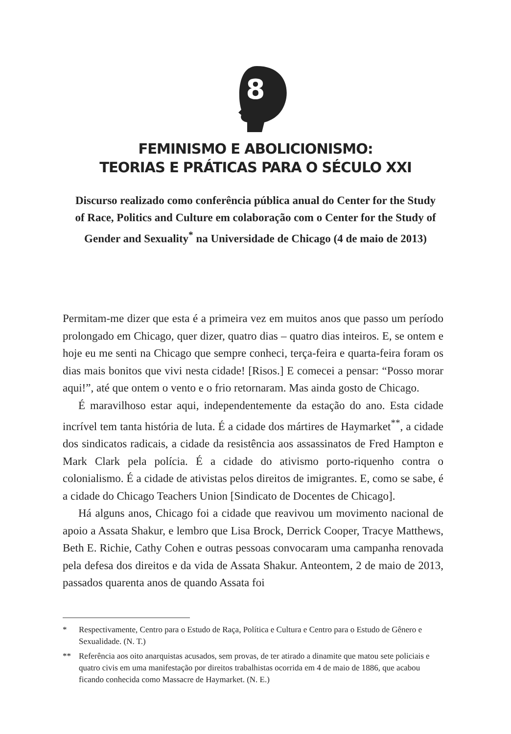8
FEMINISMO E ABOLICIONISMO:
TEORIAS E PRÁTICAS PARA O SÉCULO XXI
Discurso realizado como conferência pública anual do Center for the Study of Race, Politics and Culture em colaboração com o Center for the Study of Gender and Sexuality<sup>*</sup> na Universidade de Chicago (4 de maio de 2013)
Permitam-me dizer que esta é a primeira vez em muitos anos que passo um período prolongado em Chicago, quer dizer, quatro dias – quatro dias inteiros. E, se ontem e hoje eu me senti na Chicago que sempre conheci, terça-feira e quarta-feira foram os dias mais bonitos que vivi nesta cidade! [Risos.] E comecei a pensar: “Posso morar aqui!”, até que ontem o vento e o frio retornaram. Mas ainda gosto de Chicago.
É maravilhoso estar aqui, independentemente da estação do ano. Esta cidade incrível tem tanta história de luta. É a cidade dos mártires de Haymarket<sup>**</sup>, a cidade dos sindicatos radicais, a cidade da resistência aos assassinatos de Fred Hampton e Mark Clark pela polícia. É a cidade do ativismo porto-riquenho contra o colonialismo. É a cidade de ativistas pelos direitos de imigrantes. E, como se sabe, é a cidade do Chicago Teachers Union [Sindicato de Docentes de Chicago].
Há alguns anos, Chicago foi a cidade que reavivou um movimento nacional de apoio a Assata Shakur, e lembro que Lisa Brock, Derrick Cooper, Tracye Matthews, Beth E. Richie, Cathy Cohen e outras pessoas convocaram uma campanha renovada pela defesa dos direitos e da vida de Assata Shakur. Anteontem, 2 de maio de 2013, passados quarenta anos de quando Assata foi
* Respectivamente, Centro para o Estudo de Raça, Política e Cultura e Centro para o Estudo de Gênero e Sexualidade. (N. T.)
** Referência aos oito anarquistas acusados, sem provas, de ter atirado a dinamite que matou sete policiais e quatro civis em uma manifestação por direitos trabalhistas ocorrida em 4 de maio de 1886, que acabou ficando conhecida como Massacre de Haymarket. (N. E.)